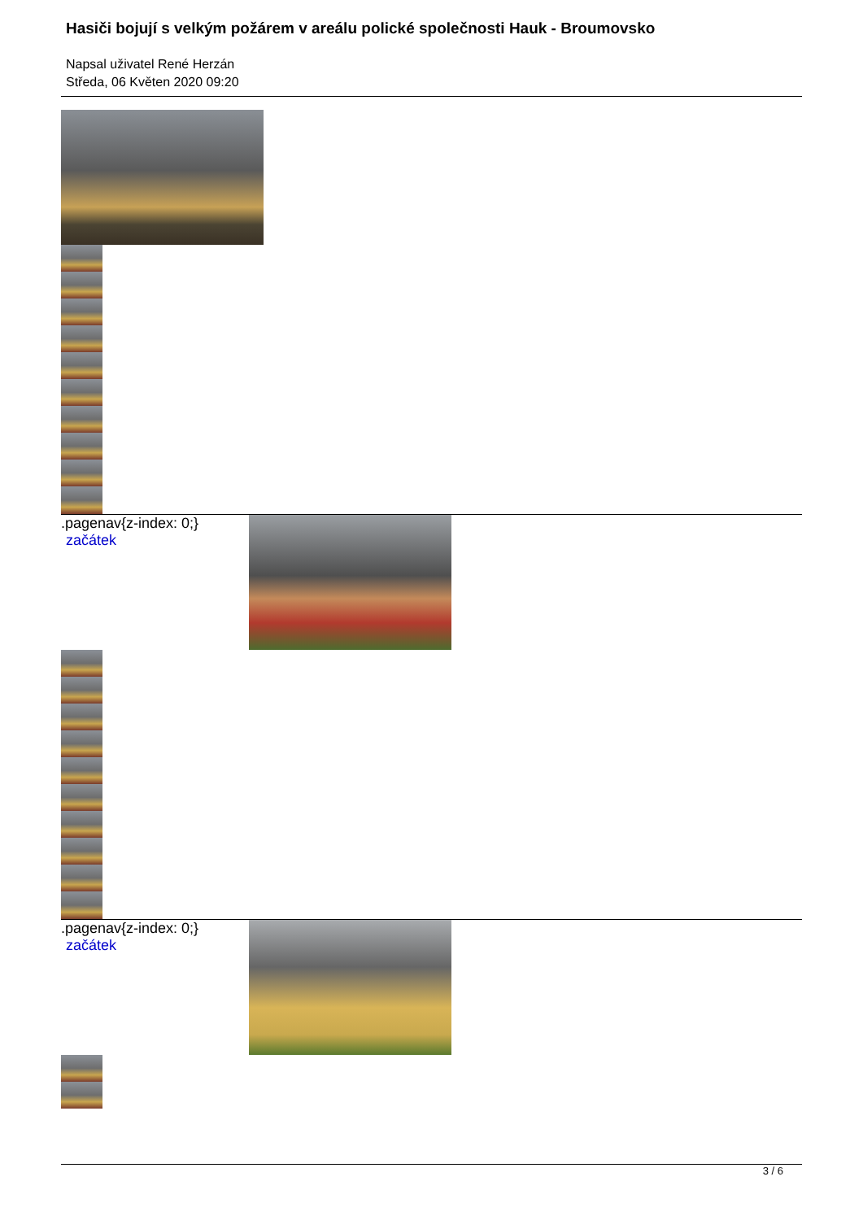Hasiči bojují s velkým požárem v areálu polické společnosti Hauk - Broumovsko
Napsal uživatel René Herzán
Středa, 06 Květen 2020 09:20
.pagenav{z-index: 0;} začátek
.pagenav{z-index: 0;} začátek
3 / 6